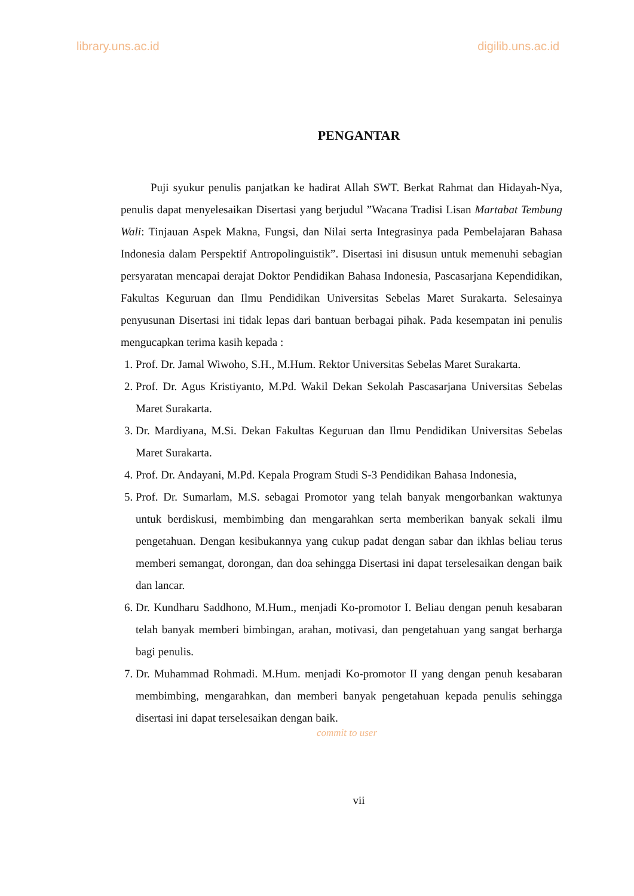library.uns.ac.id digilib.uns.ac.id
PENGANTAR
Puji syukur penulis panjatkan ke hadirat Allah SWT. Berkat Rahmat dan Hidayah-Nya, penulis dapat menyelesaikan Disertasi yang berjudul ”Wacana Tradisi Lisan Martabat Tembung Wali: Tinjauan Aspek Makna, Fungsi, dan Nilai serta Integrasinya pada Pembelajaran Bahasa Indonesia dalam Perspektif Antropolinguistik”. Disertasi ini disusun untuk memenuhi sebagian persyaratan mencapai derajat Doktor Pendidikan Bahasa Indonesia, Pascasarjana Kependidikan, Fakultas Keguruan dan Ilmu Pendidikan Universitas Sebelas Maret Surakarta. Selesainya penyusunan Disertasi ini tidak lepas dari bantuan berbagai pihak. Pada kesempatan ini penulis mengucapkan terima kasih kepada :
1. Prof. Dr. Jamal Wiwoho, S.H., M.Hum. Rektor Universitas Sebelas Maret Surakarta.
2. Prof. Dr. Agus Kristiyanto, M.Pd. Wakil Dekan Sekolah Pascasarjana Universitas Sebelas Maret Surakarta.
3. Dr. Mardiyana, M.Si. Dekan Fakultas Keguruan dan Ilmu Pendidikan Universitas Sebelas Maret Surakarta.
4. Prof. Dr. Andayani, M.Pd. Kepala Program Studi S-3 Pendidikan Bahasa Indonesia,
5. Prof. Dr. Sumarlam, M.S. sebagai Promotor yang telah banyak mengorbankan waktunya untuk berdiskusi, membimbing dan mengarahkan serta memberikan banyak sekali ilmu pengetahuan. Dengan kesibukannya yang cukup padat dengan sabar dan ikhlas beliau terus memberi semangat, dorongan, dan doa sehingga Disertasi ini dapat terselesaikan dengan baik dan lancar.
6. Dr. Kundharu Saddhono, M.Hum., menjadi Ko-promotor I. Beliau dengan penuh kesabaran telah banyak memberi bimbingan, arahan, motivasi, dan pengetahuan yang sangat berharga bagi penulis.
7. Dr. Muhammad Rohmadi. M.Hum. menjadi Ko-promotor II yang dengan penuh kesabaran membimbing, mengarahkan, dan memberi banyak pengetahuan kepada penulis sehingga disertasi ini dapat terselesaikan dengan baik.
commit to user
vii